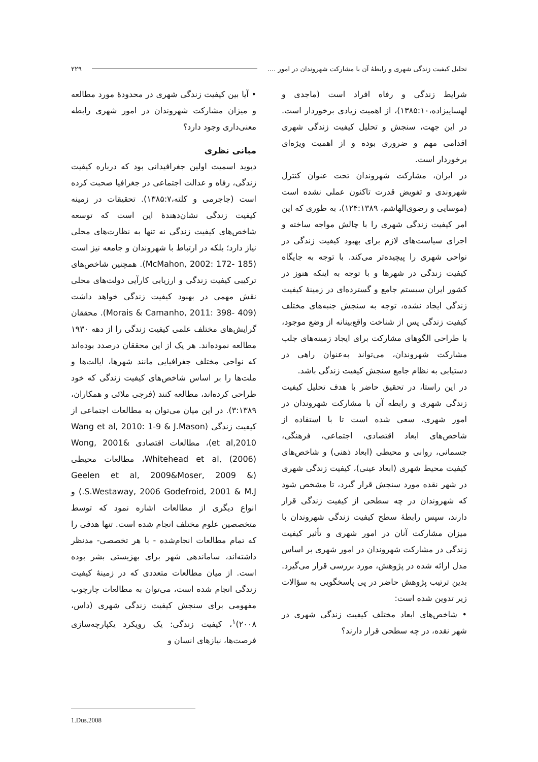تحلیل کیفیت زندگی شهری و رابطهٔ آن با مشارکت شهروندان در امور .... ۲۲۹
شرایط زندگی و رفاه افراد است (ماجدی و لهساییزاده،۱۳۸۵:۱۰)، از اهمیت زیادی برخوردار است. در این جهت، سنجش و تحلیل کیفیت زندگی شهری اقدامی مهم و ضروری بوده و از اهمیت ویژه‌ای برخوردار است.
در ایران، مشارکت شهروندان تحت عنوان کنترل شهروندی و تفویض قدرت تاکنون عملی نشده است (موسایی و رضوی‌الهاشم، ۱۲۴:۱۳۸۹)، به طوری که این امر کیفیت زندگی شهری را با چالش مواجه ساخته و اجرای سیاست‌های لازم برای بهبود کیفیت زندگی در نواحی شهری را پیچیده‌تر می‌کند. با توجه به جایگاه کیفیت زندگی در شهرها و با توجه به اینکه هنوز در کشور ایران سیستم جامع و گسترده‌ای در زمینهٔ کیفیت زندگی ایجاد نشده، توجه به سنجش جنبه‌های مختلف کیفیت زندگی پس از شناخت واقع‌بینانه از وضع موجود، با طراحی الگوهای مشارکت برای ایجاد زمینه‌های جلب مشارکت شهروندان، می‌تواند به‌عنوان راهی در دستیابی به نظام جامع سنجش کیفیت زندگی باشد.
در این راستا، در تحقیق حاضر با هدف تحلیل کیفیت زندگی شهری و رابطه آن با مشارکت شهروندان در امور شهری، سعی شده است تا با استفاده از شاخص‌های ابعاد اقتصادی، اجتماعی، فرهنگی، جسمانی، روانی و محیطی (ابعاد ذهنی) و شاخص‌های کیفیت محیط شهری (ابعاد عینی)، کیفیت زندگی شهری در شهر نقده مورد سنجش قرار گیرد، تا مشخص شود که شهروندان در چه سطحی از کیفیت زندگی قرار دارند، سپس رابطهٔ سطح کیفیت زندگی شهروندان با میزان مشارکت آنان در امور شهری و تأثیر کیفیت زندگی در مشارکت شهروندان در امور شهری بر اساس مدل ارائه شده در پژوهش، مورد بررسی قرار می‌گیرد. بدین ترتیب پژوهش حاضر در پی پاسخگویی به سؤالات زیر تدوین شده است:
• شاخص‌های ابعاد مختلف کیفیت زندگی شهری در شهر نقده، در چه سطحی قرار دارند؟
• آیا بین کیفیت زندگی شهری در محدودهٔ مورد مطالعه و میزان مشارکت شهروندان در امور شهری رابطه معنی‌داری وجود دارد؟
مبانی نظری
دیوید اسمیت اولین جغرافیدانی بود که درباره کیفیت زندگی، رفاه و عدالت اجتماعی در جغرافیا صحبت کرده است (جاجرمی و کلته،۱۳۸۵:۷). تحقیقات در زمینه کیفیت زندگی نشان‌دهندهٔ این است که توسعه شاخص‌های کیفیت زندگی نه تنها به نظارت‌های محلی نیاز دارد؛ بلکه در ارتباط با شهروندان و جامعه نیز است (McMahon, 2002: 172- 185). همچنین شاخص‌های ترکیبی کیفیت زندگی و ارزیابی کارآیی دولت‌های محلی نقش مهمی در بهبود کیفیت زندگی خواهد داشت (Morais & Camanho, 2011: 398- 409). محققان گرایش‌های مختلف علمی کیفیت زندگی را از دهه ۱۹۳۰ مطالعه نموده‌اند. هر یک از این محققان درصدد بوده‌اند که نواحی مختلف جغرافیایی مانند شهرها، ایالت‌ها و ملت‌ها را بر اساس شاخص‌های کیفیت زندگی که خود طراحی کرده‌اند، مطالعه کنند (فرجی ملائی و همکاران، ۳:۱۳۸۹). در این میان می‌توان به مطالعات اجتماعی از کیفیت زندگی (Wang et al, 2010: 1-9 & J.Mason et al,2010)، مطالعات اقتصادی Wong, 2001& Whitehead et al, (2006)، مطالعات محیطی (Geelen et al, 2009&Moser, 2009 & S.Westaway, 2006 Godefroid, 2001 & M.J.) و انواع دیگری از مطالعات اشاره نمود که توسط متخصصین علوم مختلف انجام شده است. تنها هدفی را که تمام مطالعات انجام‌شده - با هر تخصصی- مدنظر داشته‌اند، ساماندهی شهر برای بهزیستی بشر بوده است. از میان مطالعات متعددی که در زمینهٔ کیفیت زندگی انجام شده است، می‌توان به مطالعات چارچوب مفهومی برای سنجش کیفیت زندگی شهری (داس، ۲۰۰۸)<sup>۱</sup>، کیفیت زندگی: یک رویکرد یکپارچه‌سازی فرصت‌ها، نیازهای انسان و
1.Dus.2008